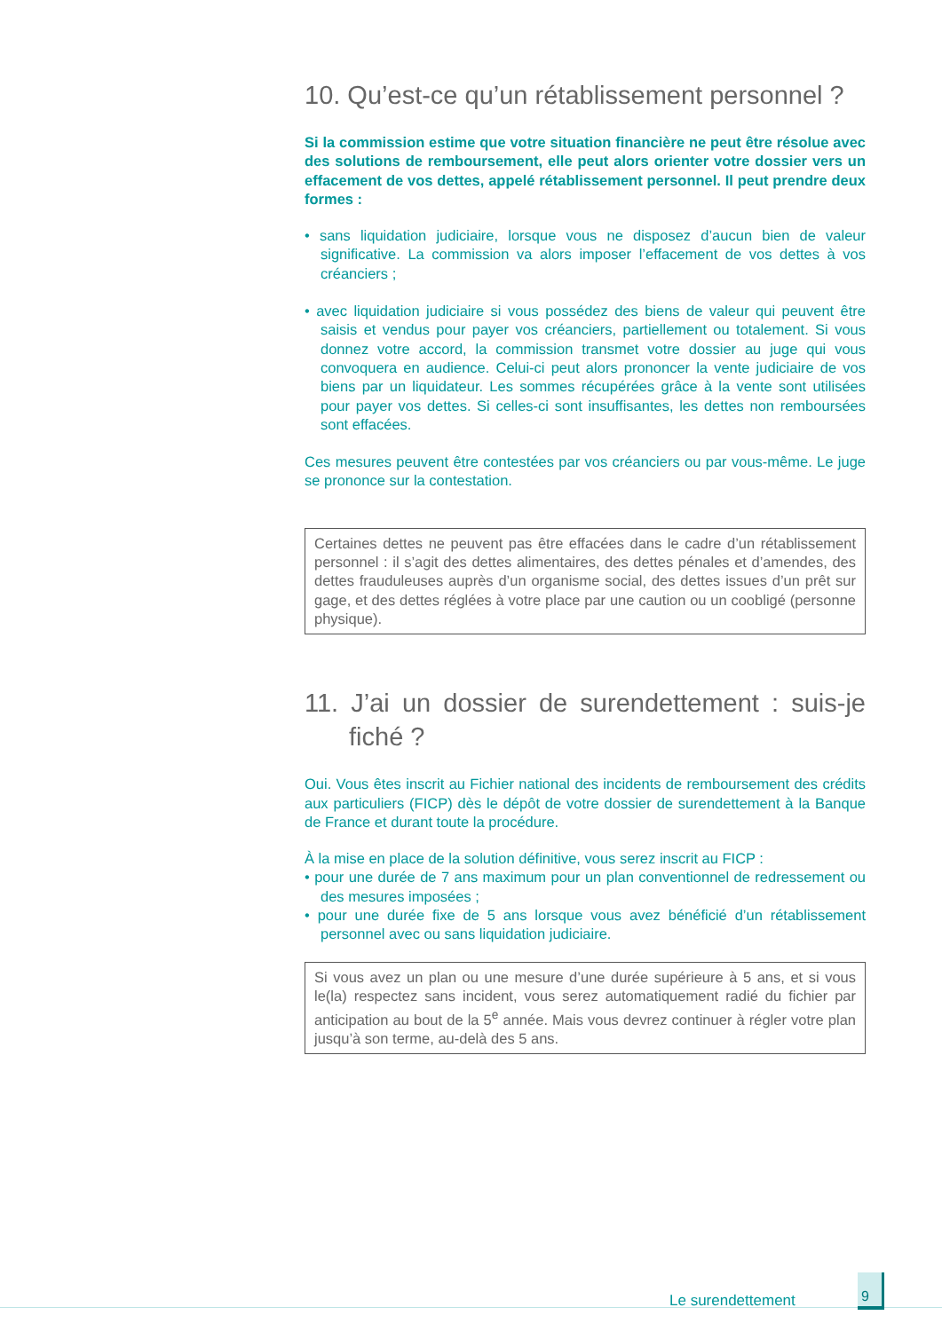10. Qu’est-ce qu’un rétablissement personnel ?
Si la commission estime que votre situation financière ne peut être résolue avec des solutions de remboursement, elle peut alors orienter votre dossier vers un effacement de vos dettes, appelé rétablissement personnel. Il peut prendre deux formes :
• sans liquidation judiciaire, lorsque vous ne disposez d’aucun bien de valeur significative. La commission va alors imposer l’effacement de vos dettes à vos créanciers ;
• avec liquidation judiciaire si vous possédez des biens de valeur qui peuvent être saisis et vendus pour payer vos créanciers, partiellement ou totalement. Si vous donnez votre accord, la commission transmet votre dossier au juge qui vous convoquera en audience. Celui-ci peut alors prononcer la vente judiciaire de vos biens par un liquidateur. Les sommes récupérées grâce à la vente sont utilisées pour payer vos dettes. Si celles-ci sont insuffisantes, les dettes non remboursées sont effacées.
Ces mesures peuvent être contestées par vos créanciers ou par vous-même. Le juge se prononce sur la contestation.
Certaines dettes ne peuvent pas être effacées dans le cadre d’un rétablissement personnel : il s’agit des dettes alimentaires, des dettes pénales et d’amendes, des dettes frauduleuses auprès d’un organisme social, des dettes issues d’un prêt sur gage, et des dettes réglées à votre place par une caution ou un coobligé (personne physique).
11. J’ai un dossier de surendettement : suis-je fiché ?
Oui. Vous êtes inscrit au Fichier national des incidents de remboursement des crédits aux particuliers (FICP) dès le dépôt de votre dossier de surendettement à la Banque de France et durant toute la procédure.
À la mise en place de la solution définitive, vous serez inscrit au FICP :
• pour une durée de 7 ans maximum pour un plan conventionnel de redressement ou des mesures imposées ;
• pour une durée fixe de 5 ans lorsque vous avez bénéficié d’un rétablissement personnel avec ou sans liquidation judiciaire.
Si vous avez un plan ou une mesure d’une durée supérieure à 5 ans, et si vous le(la) respectez sans incident, vous serez automatiquement radié du fichier par anticipation au bout de la 5<sup>e</sup> année. Mais vous devrez continuer à régler votre plan jusqu’à son terme, au-delà des 5 ans.
Le surendettement
9